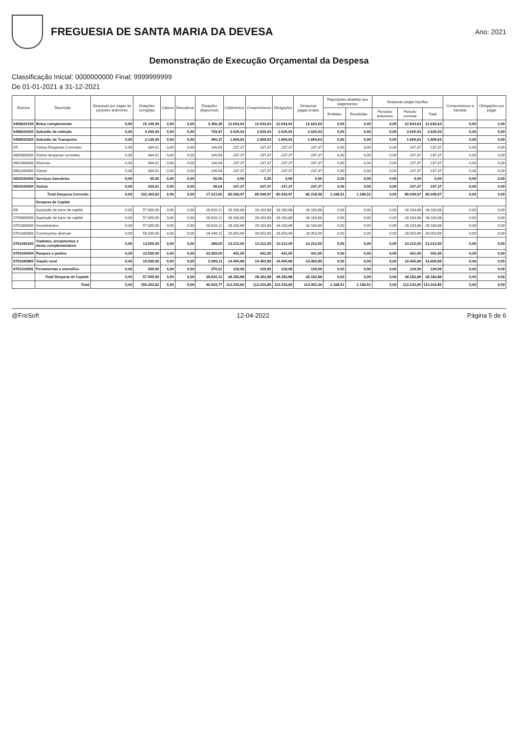FREGUESIA DE SANTA MARIA DA DEVESA
Ano: 2021
Demonstração de Execução Orçamental da Despesa
Classificação Inicial: 0000000000 Final: 9999999999
De 01-01-2021 a 31-12-2021
| Rubrica | Descrição | Despesas por pagar de periodos anteriores | Dotações corrigidas | Cativos | Descativos | Dotações disponíveis | Cabimentos | Compromissos | Obrigações | Despesas pagas brutas | Reposições abatidas aos pagamentos | | Despesas pagas líquidas | | | Compromissos a transitar | Obrigações por pagar |
| --- | --- | --- | --- | --- | --- | --- | --- | --- | --- | --- | --- | --- | --- | --- | --- | --- | --- |
| | | | | | | | | | | | Emitidas | Recebidas | Periodos anteriores | Periodo corrente | Total | | |
| 0408020100 | Bolsa complementar | 0,00 | 15.100,00 | 0,00 | 0,00 | 2.456,36 | 12.643,64 | 12.643,64 | 12.643,64 | 12.643,64 | 0,00 | 0,00 | 0,00 | 12.643,64 | 12.643,64 | 0,00 | 0,00 |
| 0408020200 | Subsídio de refeição | 0,00 | 4.265,00 | 0,00 | 0,00 | 739,97 | 3.525,03 | 3.525,03 | 3.525,03 | 3.525,03 | 0,00 | 0,00 | 0,00 | 3.525,03 | 3.525,03 | 0,00 | 0,00 |
| 0408020300 | Subsídio de Transporte | 0,00 | 2.135,00 | 0,00 | 0,00 | 465,37 | 1.669,63 | 1.669,63 | 1.669,63 | 1.669,63 | 0,00 | 0,00 | 0,00 | 1.669,63 | 1.669,63 | 0,00 | 0,00 |
| D5 | Outras Despesas Correntes | 0,00 | 384,01 | 0,00 | 0,00 | 146,64 | 237,37 | 237,37 | 237,37 | 237,37 | 0,00 | 0,00 | 0,00 | 237,37 | 237,37 | 0,00 | 0,00 |
| 0600000000 | Outras despesas correntes | 0,00 | 384,01 | 0,00 | 0,00 | 146,64 | 237,37 | 237,37 | 237,37 | 237,37 | 0,00 | 0,00 | 0,00 | 237,37 | 237,37 | 0,00 | 0,00 |
| 0602000000 | Diversas | 0,00 | 384,01 | 0,00 | 0,00 | 146,64 | 237,37 | 237,37 | 237,37 | 237,37 | 0,00 | 0,00 | 0,00 | 237,37 | 237,37 | 0,00 | 0,00 |
| 0602030000 | Outras | 0,00 | 384,01 | 0,00 | 0,00 | 146,64 | 237,37 | 237,37 | 237,37 | 237,37 | 0,00 | 0,00 | 0,00 | 237,37 | 237,37 | 0,00 | 0,00 |
| 0602030400 | Serviços bancários | 0,00 | 50,00 | 0,00 | 0,00 | 50,00 | 0,00 | 0,00 | 0,00 | 0,00 | 0,00 | 0,00 | 0,00 | 0,00 | 0,00 | 0,00 | 0,00 |
| 0602030500 | Outras | 0,00 | 334,01 | 0,00 | 0,00 | 96,64 | 237,37 | 237,37 | 237,37 | 237,37 | 0,00 | 0,00 | 0,00 | 237,37 | 237,37 | 0,00 | 0,00 |
| | Total Despesa Corrente: | 0,00 | 102.263,62 | 0,00 | 0,00 | 17.213,65 | 85.049,97 | 85.049,97 | 85.049,97 | 86.218,48 | 1.168,51 | 1.168,51 | 0,00 | 85.049,97 | 85.049,97 | 0,00 | 0,00 |
| | Despesa de Capital | | | | | | | | | | | | | | | | |
| D6 | Aquisição de bens de capital | 0,00 | 57.000,00 | 0,00 | 0,00 | 28.816,12 | 28.183,88 | 28.183,88 | 28.183,88 | 28.183,88 | 0,00 | 0,00 | 0,00 | 28.183,88 | 28.183,88 | 0,00 | 0,00 |
| 0700000000 | Aquisição de bens de capital | 0,00 | 57.000,00 | 0,00 | 0,00 | 28.816,12 | 28.183,88 | 28.183,88 | 28.183,88 | 28.183,88 | 0,00 | 0,00 | 0,00 | 28.183,88 | 28.183,88 | 0,00 | 0,00 |
| 0701000000 | Investimentos | 0,00 | 57.000,00 | 0,00 | 0,00 | 28.816,12 | 28.183,88 | 28.183,88 | 28.183,88 | 28.183,88 | 0,00 | 0,00 | 0,00 | 28.183,88 | 28.183,88 | 0,00 | 0,00 |
| 0701040000 | Construções diversas | 0,00 | 56.500,00 | 0,00 | 0,00 | 28.446,11 | 28.053,89 | 28.053,89 | 28.053,89 | 28.053,89 | 0,00 | 0,00 | 0,00 | 28.053,89 | 28.053,89 | 0,00 | 0,00 |
| 0701040100 | Viadutos, arruamentos e obras complementares | 0,00 | 13.500,00 | 0,00 | 0,00 | 288,00 | 13.212,00 | 13.212,00 | 13.212,00 | 13.212,00 | 0,00 | 0,00 | 0,00 | 13.212,00 | 13.212,00 | 0,00 | 0,00 |
| 0701040500 | Parques e jardins | 0,00 | 23.500,00 | 0,00 | 0,00 | 23.059,00 | 441,00 | 441,00 | 441,00 | 441,00 | 0,00 | 0,00 | 0,00 | 441,00 | 441,00 | 0,00 | 0,00 |
| 0701040800 | Viação rural | 0,00 | 19.500,00 | 0,00 | 0,00 | 5.099,11 | 14.400,89 | 14.400,89 | 14.400,89 | 14.400,89 | 0,00 | 0,00 | 0,00 | 14.400,89 | 14.400,89 | 0,00 | 0,00 |
| 0701110000 | Ferramentas e utensílios | 0,00 | 500,00 | 0,00 | 0,00 | 370,01 | 129,99 | 129,99 | 129,99 | 129,99 | 0,00 | 0,00 | 0,00 | 129,99 | 129,99 | 0,00 | 0,00 |
| | Total Despesa de Capital: | 0,00 | 57.000,00 | 0,00 | 0,00 | 28.816,12 | 28.183,88 | 28.183,88 | 28.183,88 | 28.183,88 | 0,00 | 0,00 | 0,00 | 28.183,88 | 28.183,88 | 0,00 | 0,00 |
| | Total | 0,00 | 159.263,62 | 0,00 | 0,00 | 46.029,77 | 113.233,85 | 113.233,85 | 113.233,85 | 114.402,36 | 1.168,51 | 1.168,51 | 0,00 | 113.233,85 | 113.233,85 | 0,00 | 0,00 |
@FreSoft 12-04-2022 Página 5 de 6